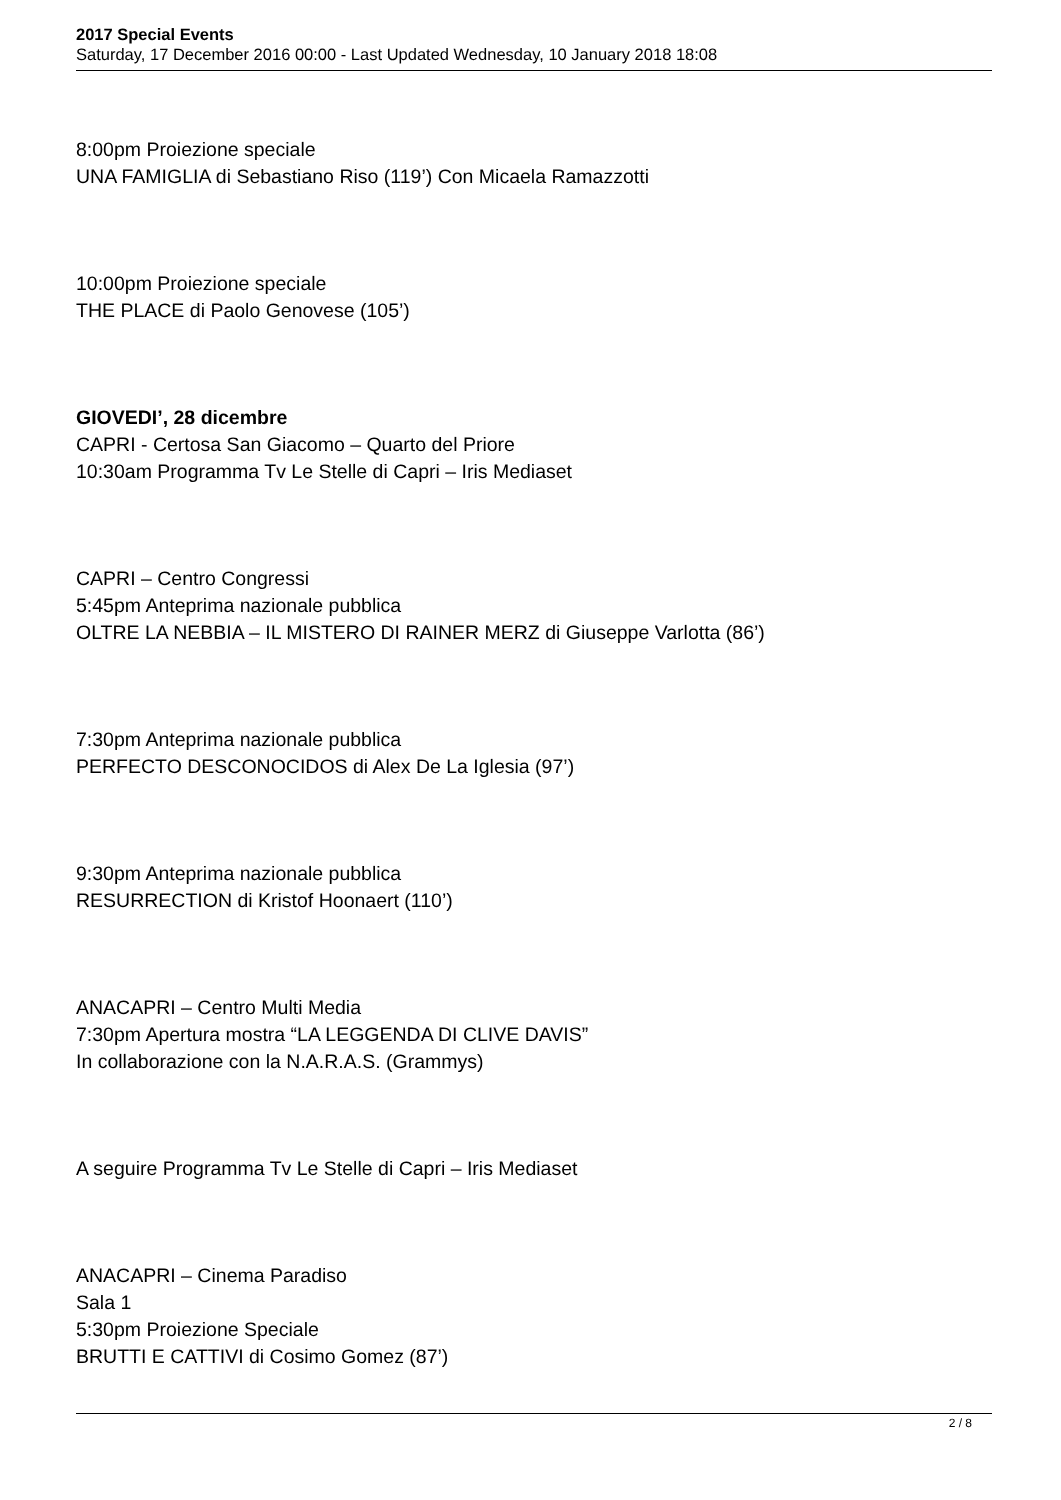2017 Special Events
Saturday, 17 December 2016 00:00 - Last Updated Wednesday, 10 January 2018 18:08
8:00pm Proiezione speciale
UNA FAMIGLIA di Sebastiano Riso (119’) Con Micaela Ramazzotti
10:00pm Proiezione speciale
THE PLACE di Paolo Genovese (105’)
GIOVEDI’, 28 dicembre
CAPRI - Certosa San Giacomo – Quarto del Priore
10:30am Programma Tv Le Stelle di Capri – Iris Mediaset
CAPRI – Centro Congressi
5:45pm Anteprima nazionale pubblica
OLTRE LA NEBBIA – IL MISTERO DI RAINER MERZ di Giuseppe Varlotta (86’)
7:30pm Anteprima nazionale pubblica
PERFECTO DESCONOCIDOS di Alex De La Iglesia (97’)
9:30pm Anteprima nazionale pubblica
RESURRECTION di Kristof Hoonaert (110’)
ANACAPRI – Centro Multi Media
7:30pm Apertura mostra “LA LEGGENDA DI CLIVE DAVIS”
In collaborazione con la N.A.R.A.S. (Grammys)
A seguire Programma Tv Le Stelle di Capri – Iris Mediaset
ANACAPRI – Cinema Paradiso
Sala 1
5:30pm Proiezione Speciale
BRUTTI E CATTIVI di Cosimo Gomez (87’)
2 / 8